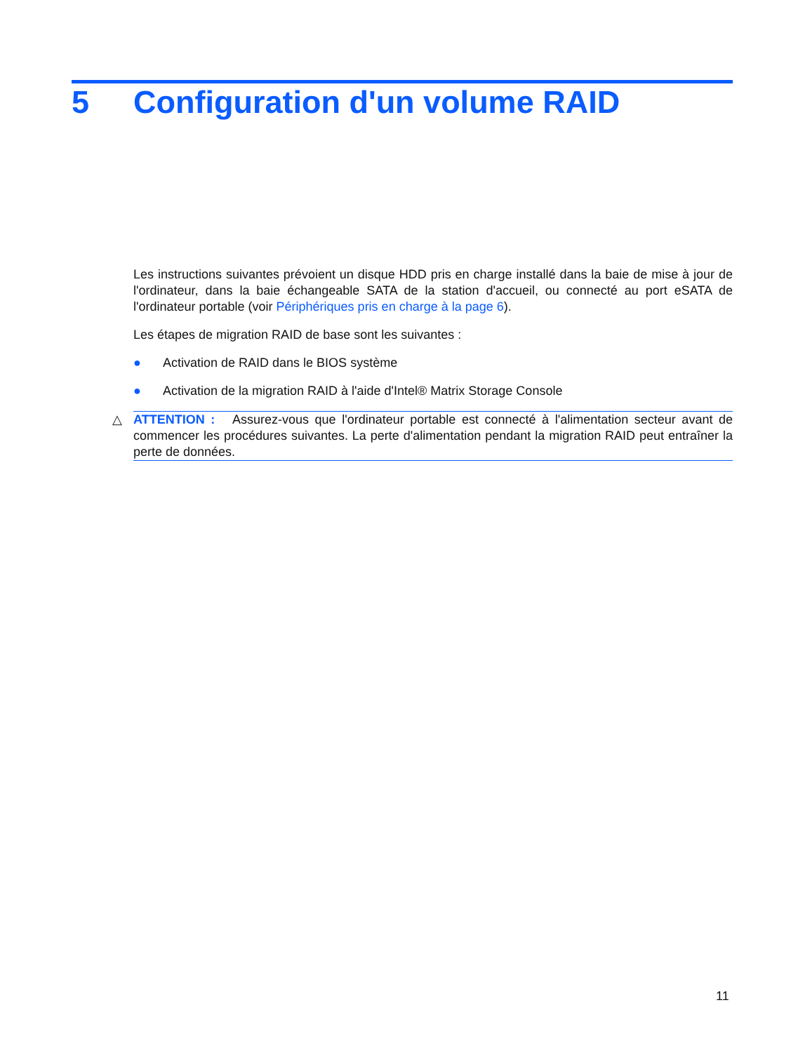5 Configuration d'un volume RAID
Les instructions suivantes prévoient un disque HDD pris en charge installé dans la baie de mise à jour de l'ordinateur, dans la baie échangeable SATA de la station d'accueil, ou connecté au port eSATA de l'ordinateur portable (voir Périphériques pris en charge à la page 6).
Les étapes de migration RAID de base sont les suivantes :
● Activation de RAID dans le BIOS système
● Activation de la migration RAID à l'aide d'Intel® Matrix Storage Console
△ ATTENTION : Assurez-vous que l'ordinateur portable est connecté à l'alimentation secteur avant de commencer les procédures suivantes. La perte d'alimentation pendant la migration RAID peut entraîner la perte de données.
11